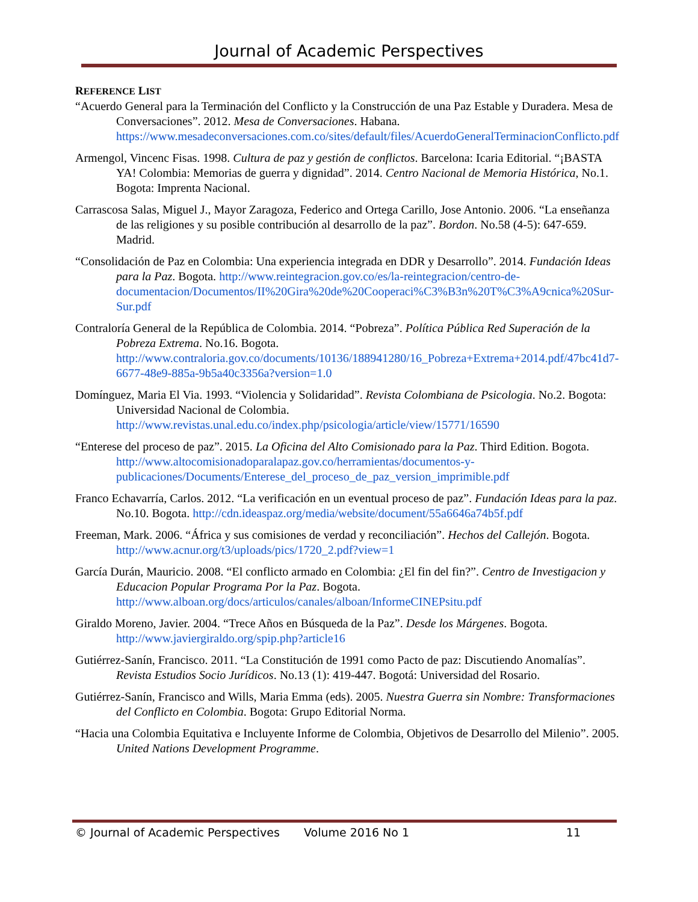Journal of Academic Perspectives
REFERENCE LIST
“Acuerdo General para la Terminación del Conflicto y la Construcción de una Paz Estable y Duradera. Mesa de Conversaciones”. 2012. Mesa de Conversaciones. Habana. https://www.mesadeconversaciones.com.co/sites/default/files/AcuerdoGeneralTerminacionConflicto.pdf
Armengol, Vincenc Fisas. 1998. Cultura de paz y gestión de conflictos. Barcelona: Icaria Editorial. “¡BASTA YA! Colombia: Memorias de guerra y dignidad”. 2014. Centro Nacional de Memoria Histórica, No.1. Bogota: Imprenta Nacional.
Carrascosa Salas, Miguel J., Mayor Zaragoza, Federico and Ortega Carillo, Jose Antonio. 2006. “La enseñanza de las religiones y su posible contribución al desarrollo de la paz”. Bordon. No.58 (4-5): 647-659. Madrid.
“Consolidación de Paz en Colombia: Una experiencia integrada en DDR y Desarrollo”. 2014. Fundación Ideas para la Paz. Bogota. http://www.reintegracion.gov.co/es/la-reintegracion/centro-de-documentacion/Documentos/II%20Gira%20de%20Cooperaci%C3%B3n%20T%C3%A9cnica%20Sur-Sur.pdf
Contraloría General de la República de Colombia. 2014. “Pobreza”. Política Pública Red Superación de la Pobreza Extrema. No.16. Bogota. http://www.contraloria.gov.co/documents/10136/188941280/16_Pobreza+Extrema+2014.pdf/47bc41d7-6677-48e9-885a-9b5a40c3356a?version=1.0
Domínguez, Maria El Via. 1993. “Violencia y Solidaridad”. Revista Colombiana de Psicologia. No.2. Bogota: Universidad Nacional de Colombia. http://www.revistas.unal.edu.co/index.php/psicologia/article/view/15771/16590
“Enterese del proceso de paz”. 2015. La Oficina del Alto Comisionado para la Paz. Third Edition. Bogota. http://www.altocomisionadoparalapaz.gov.co/herramientas/documentos-y-publicaciones/Documents/Enterese_del_proceso_de_paz_version_imprimible.pdf
Franco Echavarría, Carlos. 2012. “La verificación en un eventual proceso de paz”. Fundación Ideas para la paz. No.10. Bogota. http://cdn.ideaspaz.org/media/website/document/55a6646a74b5f.pdf
Freeman, Mark. 2006. “África y sus comisiones de verdad y reconciliación”. Hechos del Callejón. Bogota. http://www.acnur.org/t3/uploads/pics/1720_2.pdf?view=1
García Durán, Mauricio. 2008. “El conflicto armado en Colombia: ¿El fin del fin?”. Centro de Investigacion y Educacion Popular Programa Por la Paz. Bogota. http://www.alboan.org/docs/articulos/canales/alboan/InformeCINEPsitu.pdf
Giraldo Moreno, Javier. 2004. “Trece Años en Búsqueda de la Paz”. Desde los Márgenes. Bogota. http://www.javiergiraldo.org/spip.php?article16
Gutiérrez-Sanín, Francisco. 2011. “La Constitución de 1991 como Pacto de paz: Discutiendo Anomalías”. Revista Estudios Socio Jurídicos. No.13 (1): 419-447. Bogotá: Universidad del Rosario.
Gutiérrez-Sanín, Francisco and Wills, Maria Emma (eds). 2005. Nuestra Guerra sin Nombre: Transformaciones del Conflicto en Colombia. Bogota: Grupo Editorial Norma.
“Hacia una Colombia Equitativa e Incluyente Informe de Colombia, Objetivos de Desarrollo del Milenio”. 2005. United Nations Development Programme.
© Journal of Academic Perspectives Volume 2016 No 1 11